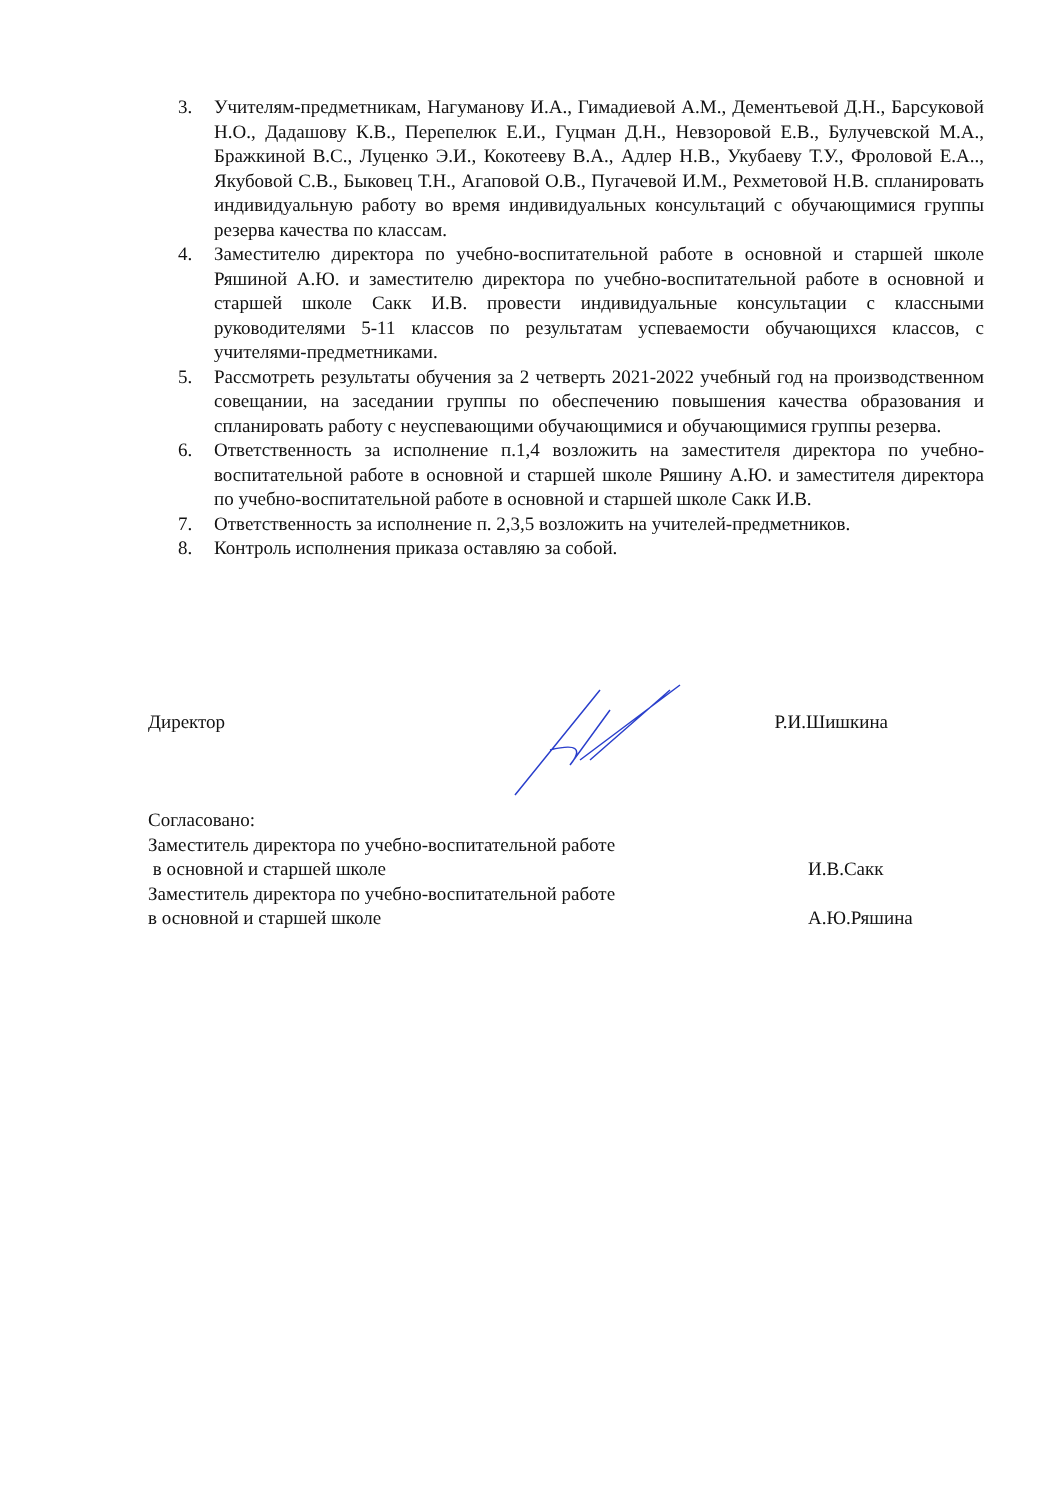3. Учителям-предметникам, Нагуманову И.А., Гимадиевой А.М., Дементьевой Д.Н., Барсуковой Н.О., Дадашову К.В., Перепелюк Е.И., Гуцман Д.Н., Невзоровой Е.В., Булучевской М.А., Бражкиной В.С., Луценко Э.И., Кокотееву В.А., Адлер Н.В., Укубаеву Т.У., Фроловой Е.А.., Якубовой С.В., Быковец Т.Н., Агаповой О.В., Пугачевой И.М., Рехметовой Н.В. спланировать индивидуальную работу во время индивидуальных консультаций с обучающимися группы резерва качества по классам.
4. Заместителю директора по учебно-воспитательной работе в основной и старшей школе Ряшиной А.Ю. и заместителю директора по учебно-воспитательной работе в основной и старшей школе Сакк И.В. провести индивидуальные консультации с классными руководителями 5-11 классов по результатам успеваемости обучающихся классов, с учителями-предметниками.
5. Рассмотреть результаты обучения за 2 четверть 2021-2022 учебный год на производственном совещании, на заседании группы по обеспечению повышения качества образования и спланировать работу с неуспевающими обучающимися и обучающимися группы резерва.
6. Ответственность за исполнение п.1,4 возложить на заместителя директора по учебно-воспитательной работе в основной и старшей школе Ряшину А.Ю. и заместителя директора по учебно-воспитательной работе в основной и старшей школе Сакк И.В.
7. Ответственность за исполнение п. 2,3,5 возложить на учителей-предметников.
8. Контроль исполнения приказа оставляю за собой.
Директор Р.И.Шишкина
Согласовано:
Заместитель директора по учебно-воспитательной работе
в основной и старшей школе И.В.Сакк
Заместитель директора по учебно-воспитательной работе
в основной и старшей школе А.Ю.Ряшина